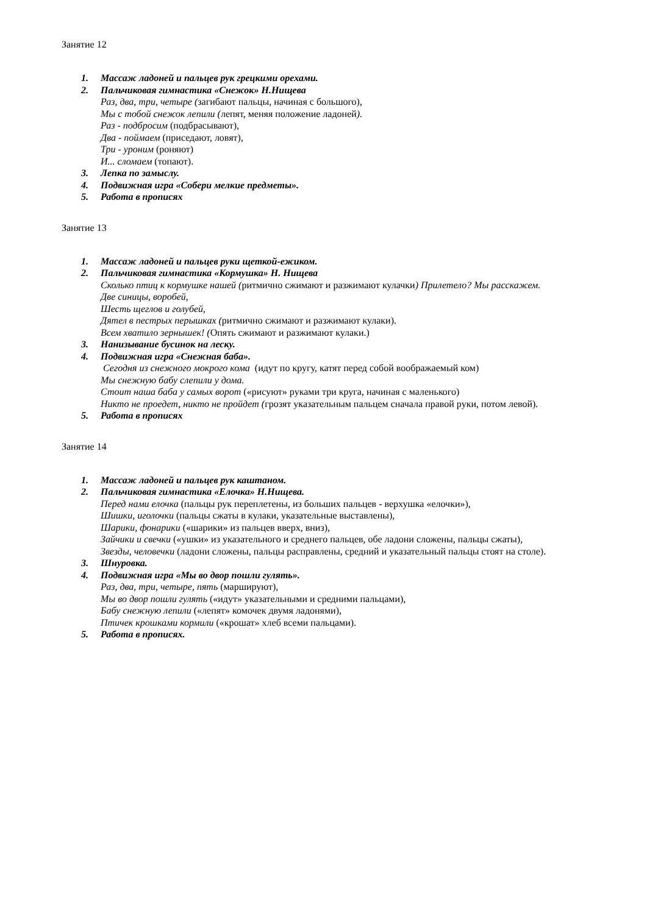Занятие 12
1. Массаж ладоней и пальцев рук грецкими орехами.
2. Пальчиковая гимнастика «Снежок» Н.Нищева
Раз, два, три, четыре (загибают пальцы, начиная с большого),
Мы с тобой снежок лепили (лепят, меняя положение ладоней).
Раз - подбросим (подбрасывают),
Два - поймаем (приседают, ловят),
Три - уроним (роняют)
И... сломаем (топают).
3. Лепка по замыслу.
4. Подвижная игра «Собери мелкие предметы».
5. Работа в прописях
Занятие 13
1. Массаж ладоней и пальцев руки щеткой-ежиком.
2. Пальчиковая гимнастика «Кормушка» Н. Нищева
Сколько птиц к кормушке нашей (ритмично сжимают и разжимают кулачки) Прилетело? Мы расскажем.
Две синицы, воробей,
Шесть щеглов и голубей,
Дятел в пестрых перышках (ритмично сжимают и разжимают кулаки).
Всем хватило зернышек! (Опять сжимают и разжимают кулаки.)
3. Нанизывание бусинок на леску.
4. Подвижная игра «Снежная баба».
Сегодня из снежного мокрого кома (идут по кругу, катят перед собой воображаемый ком)
Мы снежную бабу слепили у дома.
Стоит наша баба у самых ворот («рисуют» руками три круга, начиная с маленького)
Никто не проедет, никто не пройдет (грозят указательным пальцем сначала правой руки, потом левой).
5. Работа в прописях
Занятие 14
1. Массаж ладоней и пальцев рук каштаном.
2. Пальчиковая гимнастика «Елочка» Н.Нищева.
Перед нами елочка (пальцы рук переплетены, из больших пальцев - верхушка «елочки»),
Шишки, иголочки (пальцы сжаты в кулаки, указательные выставлены),
Шарики, фонарики («шарики» из пальцев вверх, вниз),
Зайчики и свечки («ушки» из указательного и среднего пальцев, обе ладони сложены, пальцы сжаты),
Звезды, человечки (ладони сложены, пальцы расправлены, средний и указательный пальцы стоят на столе).
3. Шнуровка.
4. Подвижная игра «Мы во двор пошли гулять».
Раз, два, три, четыре, пять (маршируют),
Мы во двор пошли гулять («идут» указательными и средними пальцами),
Бабу снежную лепили («лепят» комочек двумя ладонями),
Птичек крошками кормили («крошат» хлеб всеми пальцами).
5. Работа в прописях.